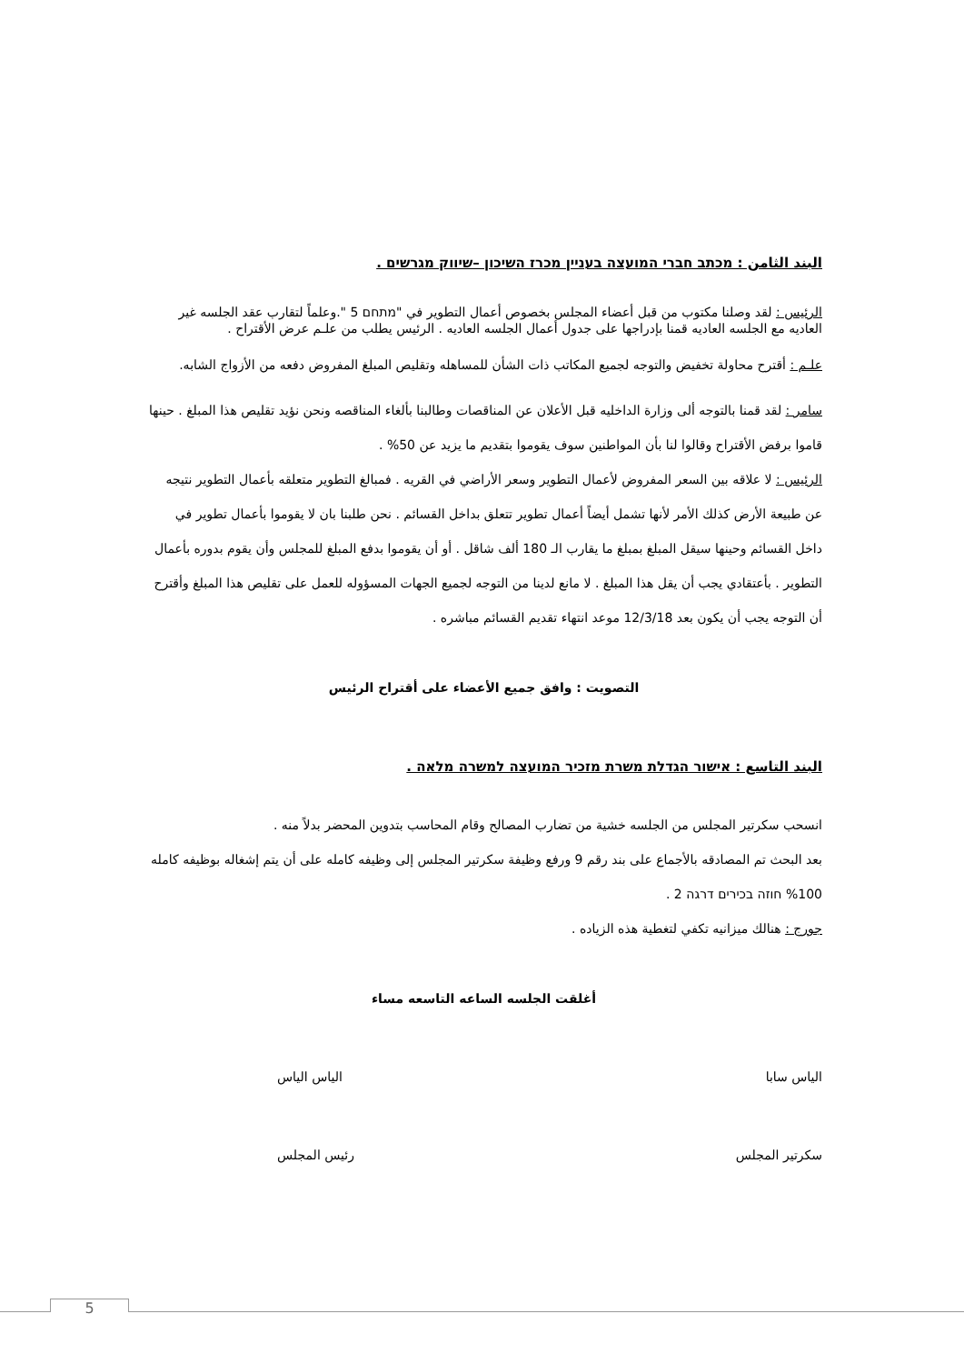البند الثامن : מכתב חברי המועצה בעניין מכרז השיכון –שיווק מגרשים .
الرئيس : لقد وصلنا مكتوب من قبل أعضاء المجلس بخصوص أعمال التطوير في "מתחם 5 ".وعلماً لتقارب عقد الجلسه غير العاديه مع الجلسه العاديه قمنا بإدراجها على جدول أعمال الجلسه العاديه . الرئيس يطلب من علـم عرض الأقتراح .
علـم : أقترح محاولة تخفيض والتوجه لجميع المكاتب ذات الشأن للمساهله وتقليص المبلغ المفروض دفعه من الأزواج الشابه.
سامر : لقد قمنا بالتوجه ألى وزارة الداخليه قبل الأعلان عن المناقصات وطالبنا بألغاء المناقصه ونحن نؤيد تقليص هذا المبلغ . حينها قاموا برفض الأقتراح وقالوا لنا بأن المواطنين سوف يقوموا بتقديم ما يزيد عن 50% .
الرئيس : لا علاقه بين السعر المفروض لأعمال التطوير وسعر الأراضي في القريه . فمبالغ التطوير متعلقه بأعمال التطوير نتيجه عن طبيعة الأرض كذلك الأمر لأنها تشمل أيضاً أعمال تطوير تتعلق بداخل القسائم . نحن طلبنا بان لا يقوموا بأعمال تطوير في داخل القسائم وحينها سيقل المبلغ بمبلغ ما يقارب الـ 180 ألف شاقل . أو أن يقوموا بدفع المبلغ للمجلس وأن يقوم بدوره بأعمال التطوير . بأعتقادي يجب أن يقل هذا المبلغ . لا مانع لدينا من التوجه لجميع الجهات المسؤوله للعمل على تقليص هذا المبلغ وأقترح أن التوجه يجب أن يكون بعد 12/3/18 موعد انتهاء تقديم القسائم مباشره .
التصويت : وافق جميع الأعضاء على أقتراح الرئيس
البند التاسع : אישור הגדלת משרת מזכיר המועצה למשרה מלאה .
انسحب سكرتير المجلس من الجلسه خشية من تضارب المصالح وقام المحاسب بتدوين المحضر بدلاً منه .
بعد البحث تم المصادقه بالأجماع على بند رقم 9 ورفع وظيفة سكرتير المجلس إلى وظيفه كامله على أن يتم إشغاله بوظيفه كامله 100% חוזה בכירים דרגה 2 .
جورج : هنالك ميزانيه تكفي لتغطية هذه الزياده .
أغلقت الجلسه الساعه التاسعه مساء
الياس سابا الياس الياس
سكرتير المجلس رئيس المجلس
5